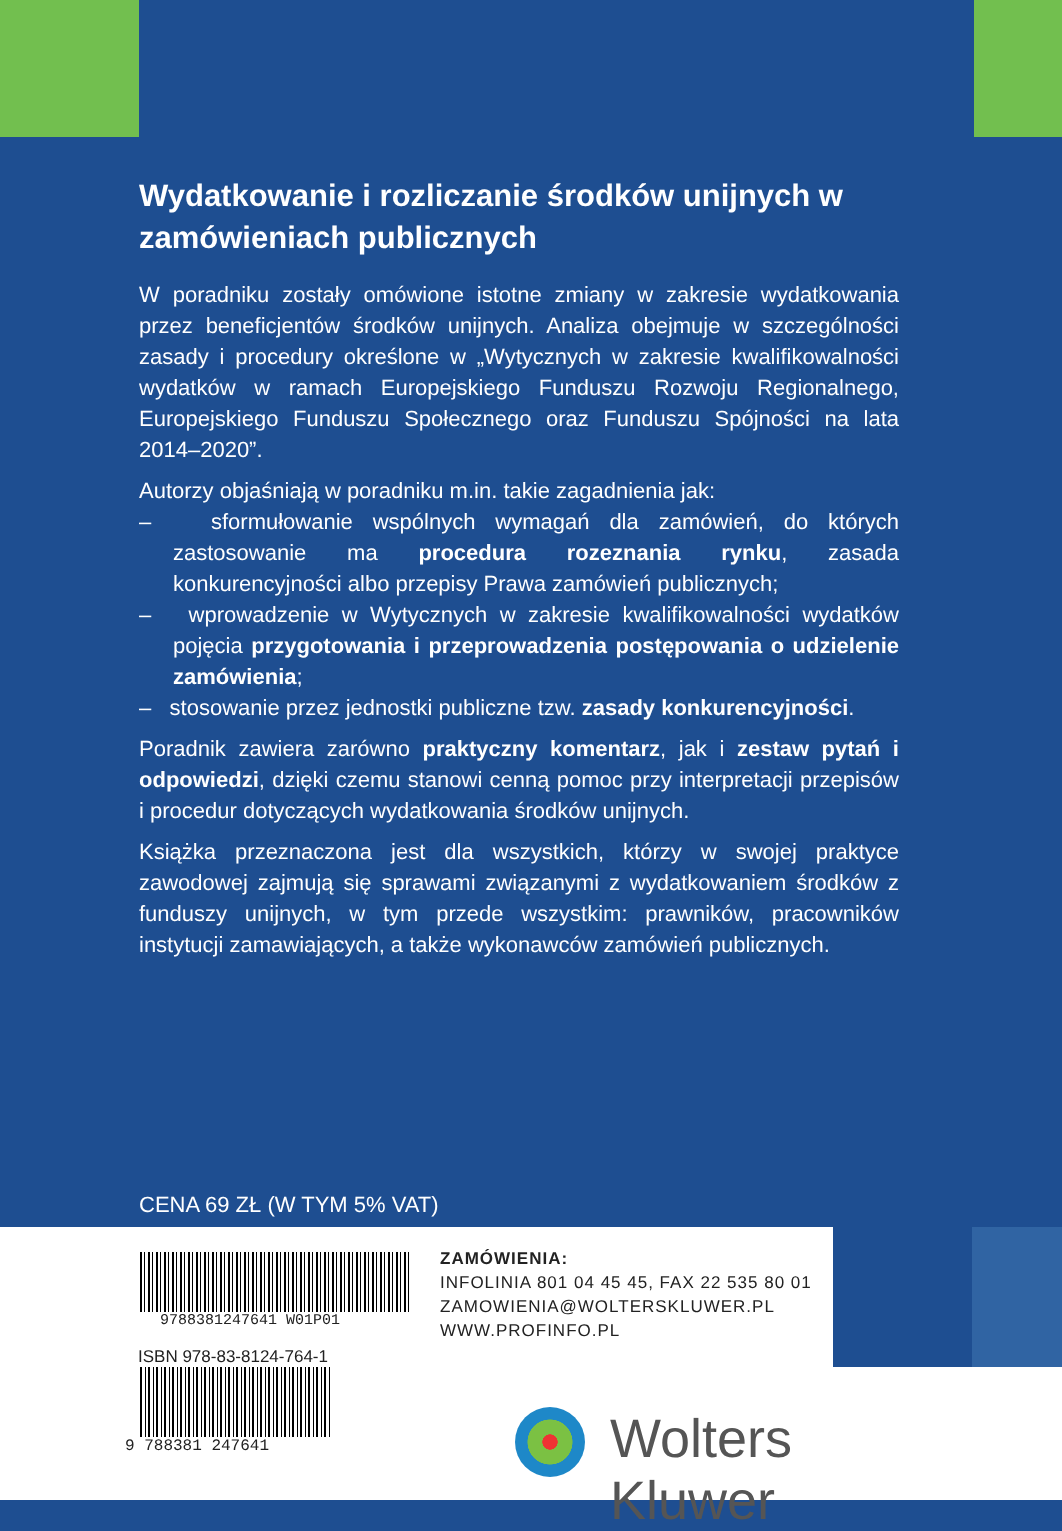Wydatkowanie i rozliczanie środków unijnych w zamówieniach publicznych
W poradniku zostały omówione istotne zmiany w zakresie wydatkowania przez beneficjentów środków unijnych. Analiza obejmuje w szczególności zasady i procedury określone w „Wytycznych w zakresie kwalifikowalności wydatków w ramach Europejskiego Funduszu Rozwoju Regionalnego, Europejskiego Funduszu Społecznego oraz Funduszu Spójności na lata 2014–2020”.
Autorzy objaśniają w poradniku m.in. takie zagadnienia jak:
– sformułowanie wspólnych wymagań dla zamówień, do których zastosowanie ma procedura rozeznania rynku, zasada konkurencyjności albo przepisy Prawa zamówień publicznych;
– wprowadzenie w Wytycznych w zakresie kwalifikowalności wydatków pojęcia przygotowania i przeprowadzenia postępowania o udzielenie zamówienia;
– stosowanie przez jednostki publiczne tzw. zasady konkurencyjności.
Poradnik zawiera zarówno praktyczny komentarz, jak i zestaw pytań i odpowiedzi, dzięki czemu stanowi cenną pomoc przy interpretacji przepisów i procedur dotyczących wydatkowania środków unijnych.
Książka przeznaczona jest dla wszystkich, którzy w swojej praktyce zawodowej zajmują się sprawami związanymi z wydatkowaniem środków z funduszy unijnych, w tym przede wszystkim: prawników, pracowników instytucji zamawiających, a także wykonawców zamówień publicznych.
CENA 69 ZŁ (W TYM 5% VAT)
9788381247641 W01P01
ZAMÓWIENIA:
INFOLINIA 801 04 45 45, FAX 22 535 80 01
ZAMOWIENIA@WOLTERSKLUWER.PL
WWW.PROFINFO.PL
ISBN 978-83-8124-764-1
9 788381 247641 Wolters Kluwer